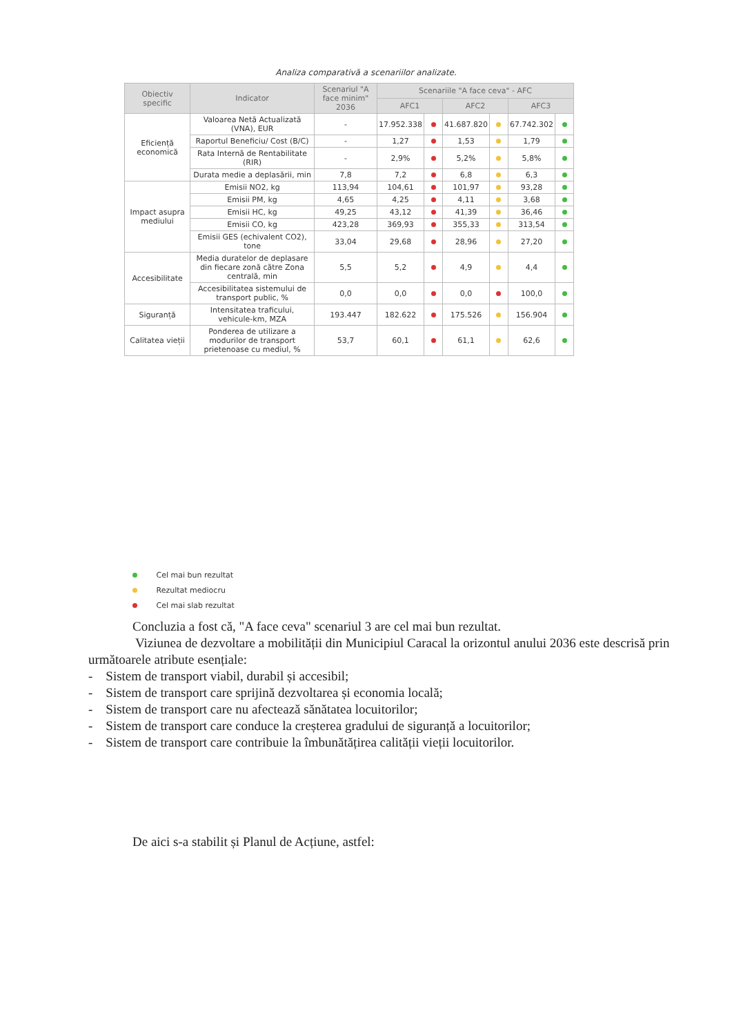Analiza comparativă a scenariilor analizate.
| Obiectiv specific | Indicator | Scenariul "A face minim" 2036 | Scenariile "A face ceva" - AFC | | | | | |
| --- | --- | --- | --- | --- | --- | --- | --- | --- |
| | | | AFC1 | | AFC2 | | AFC3 | |
| Eficiență economică | Valoarea Netă Actualizată (VNA), EUR | - | 17.952.338 | | 41.687.820 | | 67.742.302 | |
| | Raportul Beneficiu/ Cost (B/C) | - | 1,27 | | 1,53 | | 1,79 | |
| | Rata Internă de Rentabilitate (RIR) | - | 2,9% | | 5,2% | | 5,8% | |
| | Durata medie a deplasării, min | 7,8 | 7,2 | | 6,8 | | 6,3 | |
| Impact asupra mediului | Emisii NO2, kg | 113,94 | 104,61 | | 101,97 | | 93,28 | |
| | Emisii PM, kg | 4,65 | 4,25 | | 4,11 | | 3,68 | |
| | Emisii HC, kg | 49,25 | 43,12 | | 41,39 | | 36,46 | |
| | Emisii CO, kg | 423,28 | 369,93 | | 355,33 | | 313,54 | |
| | Emisii GES (echivalent CO2), tone | 33,04 | 29,68 | | 28,96 | | 27,20 | |
| Accesibilitate | Media duratelor de deplasare din fiecare zonă către Zona centrală, min | 5,5 | 5,2 | | 4,9 | | 4,4 | |
| | Accesibilitatea sistemului de transport public, % | 0,0 | 0,0 | | 0,0 | | 100,0 | |
| Siguranță | Intensitatea traficului, vehicule-km, MZA | 193.447 | 182.622 | | 175.526 | | 156.904 | |
| Calitatea vieții | Ponderea de utilizare a modurilor de transport prietenoase cu mediul, % | 53,7 | 60,1 | | 61,1 | | 62,6 | |
Cel mai bun rezultat
Rezultat mediocru
Cel mai slab rezultat
Concluzia a fost că, "A face ceva" scenariul 3 are cel mai bun rezultat.
Viziunea de dezvoltare a mobilității din Municipiul Caracal la orizontul anului 2036 este descrisă prin următoarele atribute esențiale:
- Sistem de transport viabil, durabil și accesibil;
- Sistem de transport care sprijină dezvoltarea și economia locală;
- Sistem de transport care nu afectează sănătatea locuitorilor;
- Sistem de transport care conduce la creșterea gradului de siguranță a locuitorilor;
- Sistem de transport care contribuie la îmbunătățirea calității vieții locuitorilor.
De aici s-a stabilit și Planul de Acțiune, astfel: